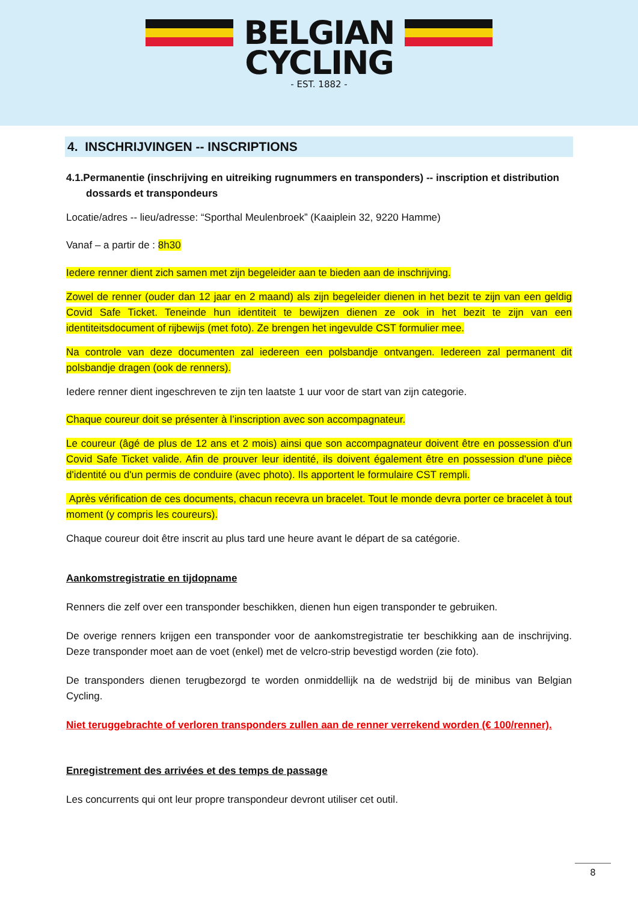BELGIAN
CYCLING
- EST. 1882 -
4. INSCHRIJVINGEN -- INSCRIPTIONS
4.1.Permanentie (inschrijving en uitreiking rugnummers en transponders) -- inscription et distribution
dossards et transpondeurs
Locatie/adres -- lieu/adresse: “Sporthal Meulenbroek” (Kaaiplein 32, 9220 Hamme)
Vanaf – a partir de : 8h30
Iedere renner dient zich samen met zijn begeleider aan te bieden aan de inschrijving.
Zowel de renner (ouder dan 12 jaar en 2 maand) als zijn begeleider dienen in het bezit te zijn van een geldig Covid Safe Ticket. Teneinde hun identiteit te bewijzen dienen ze ook in het bezit te zijn van een identiteitsdocument of rijbewijs (met foto). Ze brengen het ingevulde CST formulier mee.
Na controle van deze documenten zal iedereen een polsbandje ontvangen. Iedereen zal permanent dit polsbandje dragen (ook de renners).
Iedere renner dient ingeschreven te zijn ten laatste 1 uur voor de start van zijn categorie.
Chaque coureur doit se présenter à l’inscription avec son accompagnateur.
Le coureur (âgé de plus de 12 ans et 2 mois) ainsi que son accompagnateur doivent être en possession d'un Covid Safe Ticket valide. Afin de prouver leur identité, ils doivent également être en possession d'une pièce d'identité ou d'un permis de conduire (avec photo). Ils apportent le formulaire CST rempli.
Après vérification de ces documents, chacun recevra un bracelet. Tout le monde devra porter ce bracelet à tout moment (y compris les coureurs).
Chaque coureur doit être inscrit au plus tard une heure avant le départ de sa catégorie.
Aankomstregistratie en tijdopname
Renners die zelf over een transponder beschikken, dienen hun eigen transponder te gebruiken.
De overige renners krijgen een transponder voor de aankomstregistratie ter beschikking aan de inschrijving. Deze transponder moet aan de voet (enkel) met de velcro-strip bevestigd worden (zie foto).
De transponders dienen terugbezorgd te worden onmiddellijk na de wedstrijd bij de minibus van Belgian Cycling.
Niet teruggebrachte of verloren transponders zullen aan de renner verrekend worden (€ 100/renner).
Enregistrement des arrivées et des temps de passage
Les concurrents qui ont leur propre transpondeur devront utiliser cet outil.
8